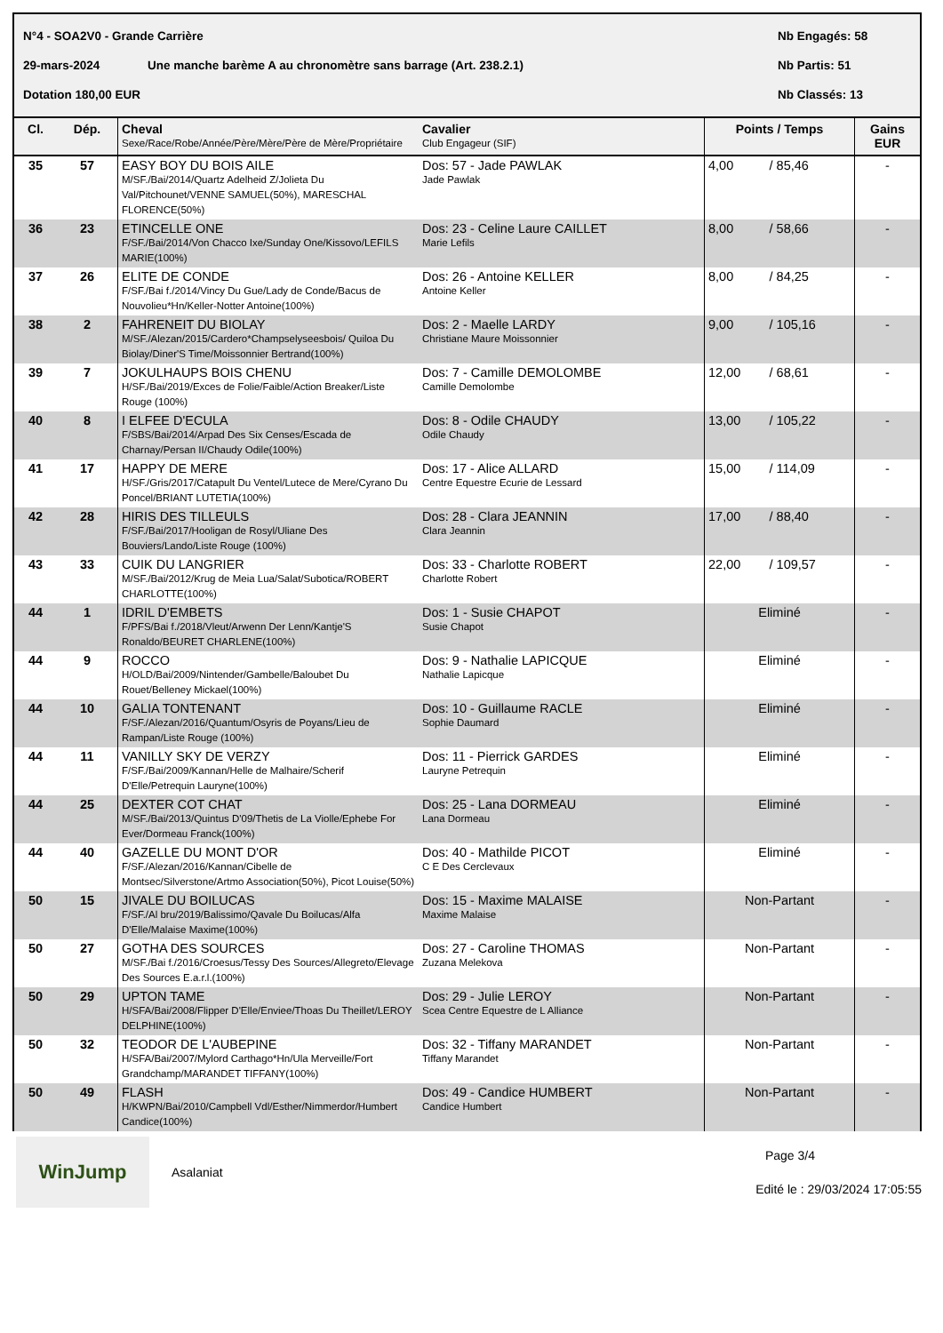N°4 - SOA2V0 - Grande Carrière Nb Engagés: 58
29-mars-2024 Une manche barème A au chronomètre sans barrage (Art. 238.2.1) Nb Partis: 51
Dotation 180,00 EUR Nb Classés: 13
| Cl. | Dép. | Cheval Sexe/Race/Robe/Année/Père/Mère/Père de Mère/Propriétaire | Cavalier Club Engageur (SIF) | Points / Temps | Gains EUR |
| --- | --- | --- | --- | --- | --- |
| 35 | 57 | EASY BOY DU BOIS AILE M/SF./Bai/2014/Quartz Adelheid Z/Jolieta Du Val/Pitchounet/VENNE SAMUEL(50%), MARESCHAL FLORENCE(50%) | Dos: 57 - Jade PAWLAK Jade Pawlak | 4,00 / 85,46 | - |
| 36 | 23 | ETINCELLE ONE F/SF./Bai/2014/Von Chacco Ixe/Sunday One/Kissovo/LEFILS MARIE(100%) | Dos: 23 - Celine Laure CAILLET Marie Lefils | 8,00 / 58,66 | - |
| 37 | 26 | ELITE DE CONDE F/SF./Bai f./2014/Vincy Du Gue/Lady de Conde/Bacus de Nouvolieu*Hn/Keller-Notter Antoine(100%) | Dos: 26 - Antoine KELLER Antoine Keller | 8,00 / 84,25 | - |
| 38 | 2 | FAHRENEIT DU BIOLAY M/SF./Alezan/2015/Cardero*Champselyseesbois/ Quiloa Du Biolay/Diner'S Time/Moissonnier Bertrand(100%) | Dos: 2 - Maelle LARDY Christiane Maure Moissonnier | 9,00 / 105,16 | - |
| 39 | 7 | JOKULHAUPS BOIS CHENU H/SF./Bai/2019/Exces de Folie/Faible/Action Breaker/Liste Rouge (100%) | Dos: 7 - Camille DEMOLOMBE Camille Demolombe | 12,00 / 68,61 | - |
| 40 | 8 | I ELFEE D'ECULA F/SBS/Bai/2014/Arpad Des Six Censes/Escada de Charnay/Persan II/Chaudy Odile(100%) | Dos: 8 - Odile CHAUDY Odile Chaudy | 13,00 / 105,22 | - |
| 41 | 17 | HAPPY DE MERE H/SF./Gris/2017/Catapult Du Ventel/Lutece de Mere/Cyrano Du Poncel/BRIANT LUTETIA(100%) | Dos: 17 - Alice ALLARD Centre Equestre Ecurie de Lessard | 15,00 / 114,09 | - |
| 42 | 28 | HIRIS DES TILLEULS F/SF./Bai/2017/Hooligan de Rosyl/Uliane Des Bouviers/Lando/Liste Rouge (100%) | Dos: 28 - Clara JEANNIN Clara Jeannin | 17,00 / 88,40 | - |
| 43 | 33 | CUIK DU LANGRIER M/SF./Bai/2012/Krug de Meia Lua/Salat/Subotica/ROBERT CHARLOTTE(100%) | Dos: 33 - Charlotte ROBERT Charlotte Robert | 22,00 / 109,57 | - |
| 44 | 1 | IDRIL D'EMBETS F/PFS/Bai f./2018/Vleut/Arwenn Der Lenn/Kantje'S Ronaldo/BEURET CHARLENE(100%) | Dos: 1 - Susie CHAPOT Susie Chapot | Eliminé | - |
| 44 | 9 | ROCCO H/OLD/Bai/2009/Nintender/Gambelle/Baloubet Du Rouet/Belleney Mickael(100%) | Dos: 9 - Nathalie LAPICQUE Nathalie Lapicque | Eliminé | - |
| 44 | 10 | GALIA TONTENANT F/SF./Alezan/2016/Quantum/Osyris de Poyans/Lieu de Rampan/Liste Rouge (100%) | Dos: 10 - Guillaume RACLE Sophie Daumard | Eliminé | - |
| 44 | 11 | VANILLY SKY DE VERZY F/SF./Bai/2009/Kannan/Helle de Malhaire/Scherif D'Elle/Petrequin Lauryne(100%) | Dos: 11 - Pierrick GARDES Lauryne Petrequin | Eliminé | - |
| 44 | 25 | DEXTER COT CHAT M/SF./Bai/2013/Quintus D'09/Thetis de La Violle/Ephebe For Ever/Dormeau Franck(100%) | Dos: 25 - Lana DORMEAU Lana Dormeau | Eliminé | - |
| 44 | 40 | GAZELLE DU MONT D'OR F/SF./Alezan/2016/Kannan/Cibelle de Montsec/Silverstone/Artmo Association(50%), Picot Louise(50%) | Dos: 40 - Mathilde PICOT C E Des Cerclevaux | Eliminé | - |
| 50 | 15 | JIVALE DU BOILUCAS F/SF./Al bru/2019/Balissimo/Qavale Du Boilucas/Alfa D'Elle/Malaise Maxime(100%) | Dos: 15 - Maxime MALAISE Maxime Malaise | Non-Partant | - |
| 50 | 27 | GOTHA DES SOURCES M/SF./Bai f./2016/Croesus/Tessy Des Sources/Allegreto/Elevage Des Sources E.a.r.l.(100%) | Dos: 27 - Caroline THOMAS Zuzana Melekova | Non-Partant | - |
| 50 | 29 | UPTON TAME H/SFA/Bai/2008/Flipper D'Elle/Enviee/Thoas Du Theillet/LEROY DELPHINE(100%) | Dos: 29 - Julie LEROY Scea Centre Equestre de L Alliance | Non-Partant | - |
| 50 | 32 | TEODOR DE L'AUBEPINE H/SFA/Bai/2007/Mylord Carthago*Hn/Ula Merveille/Fort Grandchamp/MARANDET TIFFANY(100%) | Dos: 32 - Tiffany MARANDET Tiffany Marandet | Non-Partant | - |
| 50 | 49 | FLASH H/KWPN/Bai/2010/Campbell Vdl/Esther/Nimmerdor/Humbert Candice(100%) | Dos: 49 - Candice HUMBERT Candice Humbert | Non-Partant | - |
WinJump
Asalaniat
Page 3/4
Edité le : 29/03/2024 17:05:55